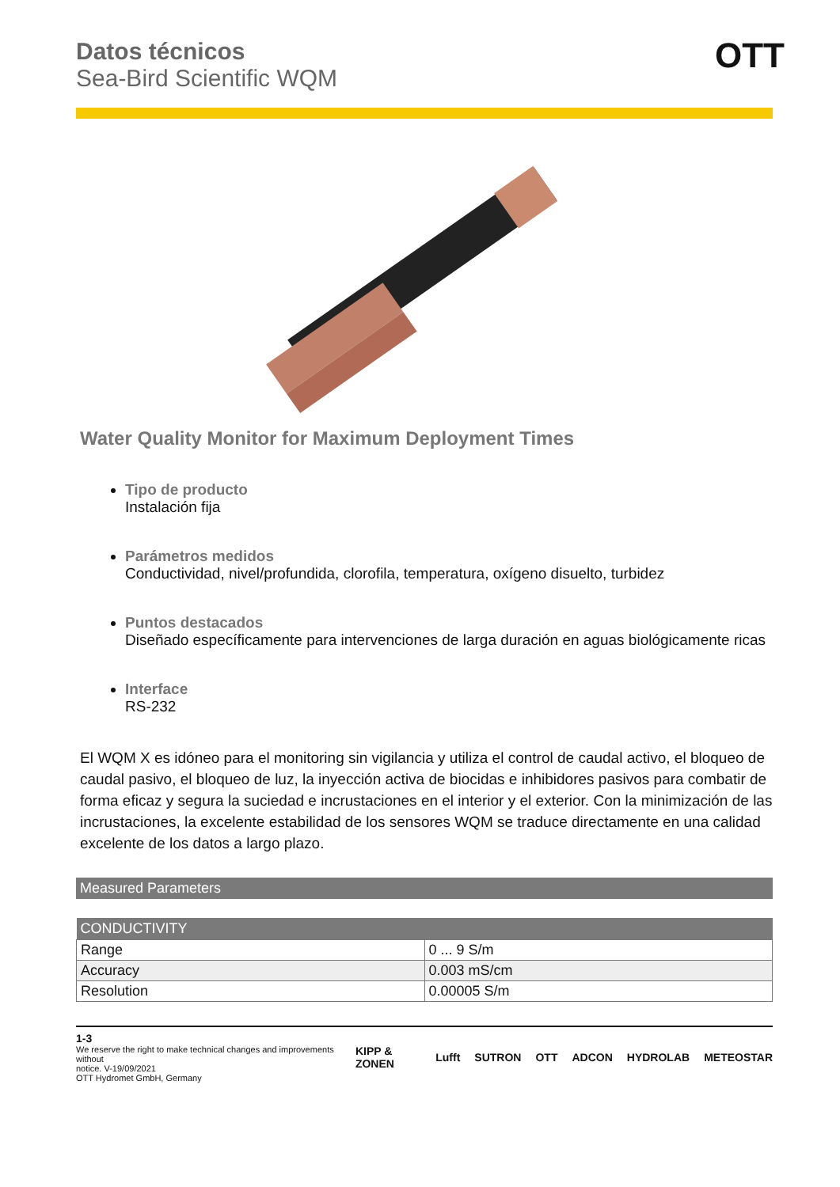Datos técnicos
Sea-Bird Scientific WQM
Water Quality Monitor for Maximum Deployment Times
Tipo de producto
Instalación fija
Parámetros medidos
Conductividad, nivel/profundida, clorofila, temperatura, oxígeno disuelto, turbidez
Puntos destacados
Diseñado específicamente para intervenciones de larga duración en aguas biológicamente ricas
Interface
RS-232
El WQM X es idóneo para el monitoring sin vigilancia y utiliza el control de caudal activo, el bloqueo de caudal pasivo, el bloqueo de luz, la inyección activa de biocidas e inhibidores pasivos para combatir de forma eficaz y segura la suciedad e incrustaciones en el interior y el exterior. Con la minimización de las incrustaciones, la excelente estabilidad de los sensores WQM se traduce directamente en una calidad excelente de los datos a largo plazo.
| Measured Parameters |
| --- |
| CONDUCTIVITY | |
| --- | --- |
| Range | 0 ... 9 S/m |
| Accuracy | 0.003 mS/cm |
| Resolution | 0.00005 S/m |
1-3
We reserve the right to make technical changes and improvements without
notice. V-19/09/2021
OTT Hydromet GmbH, Germany
KIPP & ZONEN Lufft SUTRON OTT ADCON HYDROLAB METEOSTAR
OTT